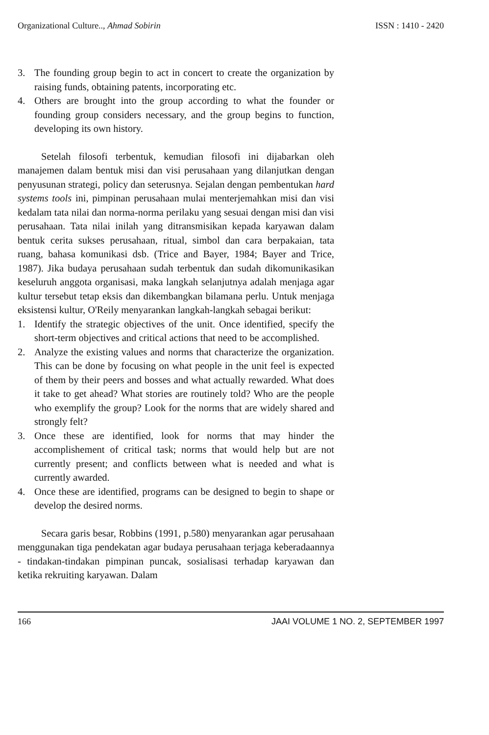Organizational Culture.., Ahmad Sobirin ISSN : 1410 - 2420
3. The founding group begin to act in concert to create the organization by raising funds, obtaining patents, incorporating etc.
4. Others are brought into the group according to what the founder or founding group considers necessary, and the group begins to function, developing its own history.
Setelah filosofi terbentuk, kemudian filosofi ini dijabarkan oleh manajemen dalam bentuk misi dan visi perusahaan yang dilanjutkan dengan penyusunan strategi, policy dan seterusnya. Sejalan dengan pembentukan hard systems tools ini, pimpinan perusahaan mulai menterjemahkan misi dan visi kedalam tata nilai dan norma-norma perilaku yang sesuai dengan misi dan visi perusahaan. Tata nilai inilah yang ditransmisikan kepada karyawan dalam bentuk cerita sukses perusahaan, ritual, simbol dan cara berpakaian, tata ruang, bahasa komunikasi dsb. (Trice and Bayer, 1984; Bayer and Trice, 1987). Jika budaya perusahaan sudah terbentuk dan sudah dikomunikasikan keseluruh anggota organisasi, maka langkah selanjutnya adalah menjaga agar kultur tersebut tetap eksis dan dikembangkan bilamana perlu. Untuk menjaga eksistensi kultur, O'Reily menyarankan langkah-langkah sebagai berikut:
1. Identify the strategic objectives of the unit. Once identified, specify the short-term objectives and critical actions that need to be accomplished.
2. Analyze the existing values and norms that characterize the organization. This can be done by focusing on what people in the unit feel is expected of them by their peers and bosses and what actually rewarded. What does it take to get ahead? What stories are routinely told? Who are the people who exemplify the group? Look for the norms that are widely shared and strongly felt?
3. Once these are identified, look for norms that may hinder the accomplishement of critical task; norms that would help but are not currently present; and conflicts between what is needed and what is currently awarded.
4. Once these are identified, programs can be designed to begin to shape or develop the desired norms.
Secara garis besar, Robbins (1991, p.580) menyarankan agar perusahaan menggunakan tiga pendekatan agar budaya perusahaan terjaga keberadaannya - tindakan-tindakan pimpinan puncak, sosialisasi terhadap karyawan dan ketika rekruiting karyawan. Dalam
166 JAAI VOLUME 1 NO. 2, SEPTEMBER 1997